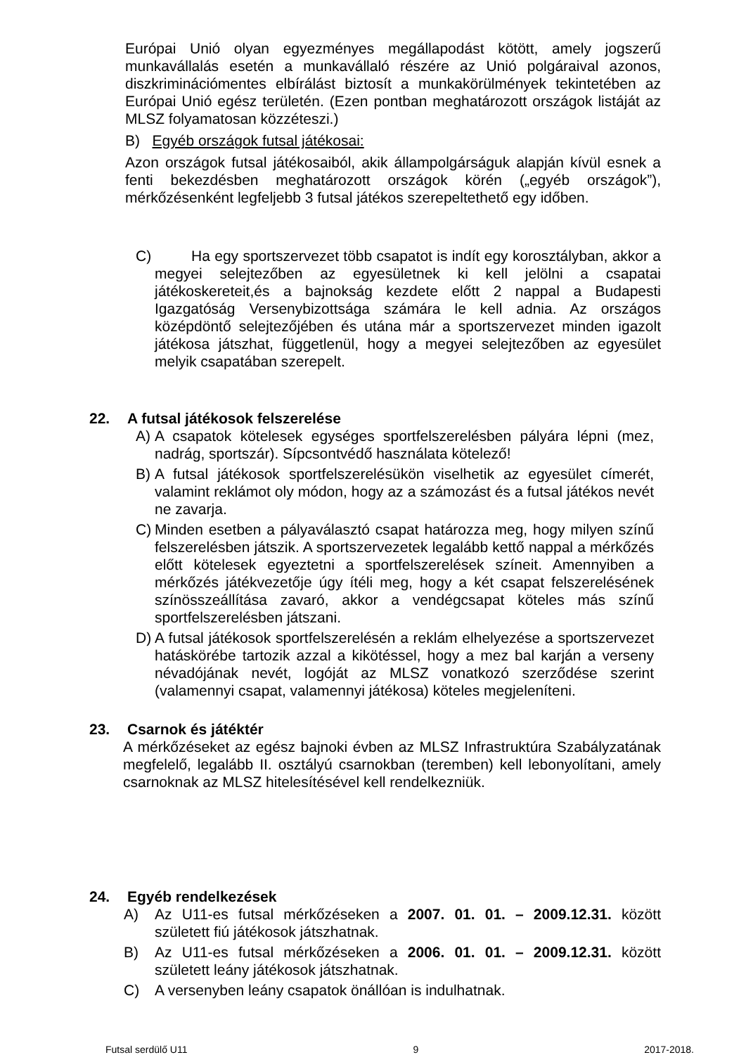Európai Unió olyan egyezményes megállapodást kötött, amely jogszerű munkavállalás esetén a munkavállaló részére az Unió polgáraival azonos, diszkriminációmentes elbírálást biztosít a munkakörülmények tekintetében az Európai Unió egész területén. (Ezen pontban meghatározott országok listáját az MLSZ folyamatosan közzéteszi.)
B) Egyéb országok futsal játékosai:
Azon országok futsal játékosaiból, akik állampolgárságuk alapján kívül esnek a fenti bekezdésben meghatározott országok körén („egyéb országok”), mérkőzésenként legfeljebb 3 futsal játékos szerepeltethető egy időben.
C) Ha egy sportszervezet több csapatot is indít egy korosztályban, akkor a megyei selejtezőben az egyesületnek ki kell jelölni a csapatai játékoskereteit,és a bajnokság kezdete előtt 2 nappal a Budapesti Igazgatóság Versenybizottsága számára le kell adnia. Az országos középdöntő selejtezőjében és utána már a sportszervezet minden igazolt játékosa játszhat, függetlenül, hogy a megyei selejtezőben az egyesület melyik csapatában szerepelt.
22. A futsal játékosok felszerelése
A) A csapatok kötelesek egységes sportfelszerelésben pályára lépni (mez, nadrág, sportszár). Sípcsontvédő használata kötelező!
B) A futsal játékosok sportfelszerelésükön viselhetik az egyesület címerét, valamint reklámot oly módon, hogy az a számozást és a futsal játékos nevét ne zavarja.
C) Minden esetben a pályaválasztó csapat határozza meg, hogy milyen színű felszerelésben játszik. A sportszervezetek legalább kettő nappal a mérkőzés előtt kötelesek egyeztetni a sportfelszerelések színeit. Amennyiben a mérkőzés játékvezetője úgy ítéli meg, hogy a két csapat felszerelésének színösszeállítása zavaró, akkor a vendégcsapat köteles más színű sportfelszerelésben játszani.
D) A futsal játékosok sportfelszerelésén a reklám elhelyezése a sportszervezet hatáskörébe tartozik azzal a kikötéssel, hogy a mez bal karján a verseny névadójának nevét, logóját az MLSZ vonatkozó szerződése szerint (valamennyi csapat, valamennyi játékosa) köteles megjeleníteni.
23. Csarnok és játéktér
A mérkőzéseket az egész bajnoki évben az MLSZ Infrastruktúra Szabályzatának megfelelő, legalább II. osztályú csarnokban (teremben) kell lebonyolítani, amely csarnoknak az MLSZ hitelesítésével kell rendelkezniük.
24. Egyéb rendelkezések
A) Az U11-es futsal mérkőzéseken a 2007. 01. 01. – 2009.12.31. között született fiú játékosok játszhatnak.
B) Az U11-es futsal mérkőzéseken a 2006. 01. 01. – 2009.12.31. között született leány játékosok játszhatnak.
C) A versenyben leány csapatok önállóan is indulhatnak.
Futsal serdülő U11 9 2017-2018.